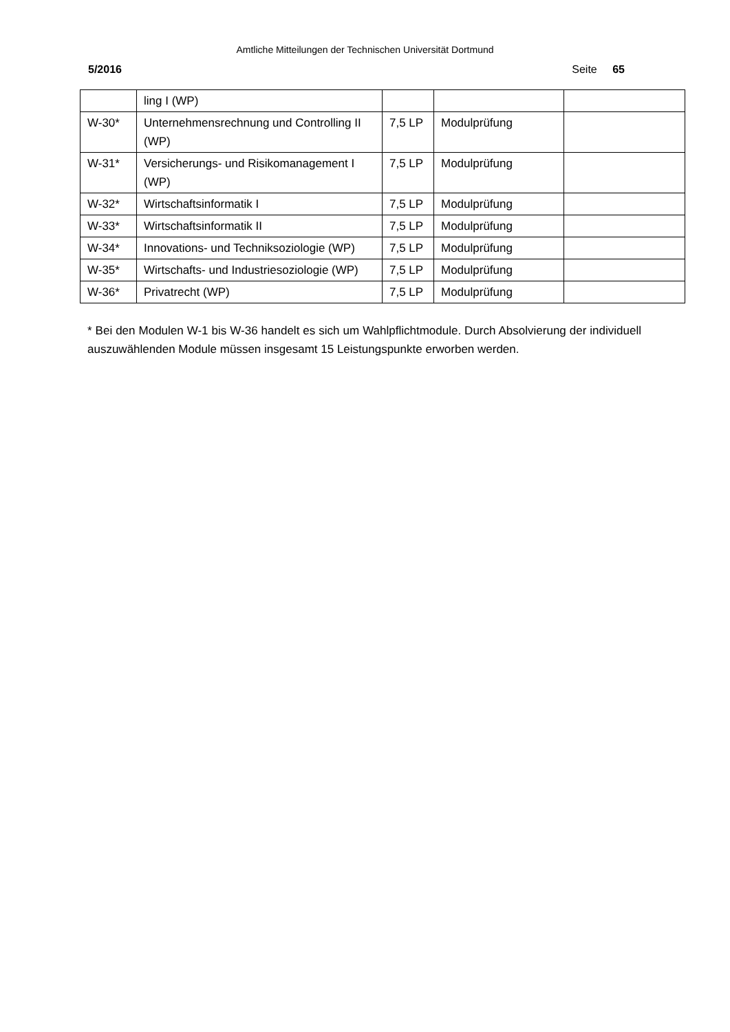Amtliche Mitteilungen der Technischen Universität Dortmund
5/2016 Seite 65
| | ling I (WP) | | | |
| W-30* | Unternehmensrechnung und Controlling II (WP) | 7,5 LP | Modulprüfung | |
| W-31* | Versicherungs- und Risikomanagement I (WP) | 7,5 LP | Modulprüfung | |
| W-32* | Wirtschaftsinformatik I | 7,5 LP | Modulprüfung | |
| W-33* | Wirtschaftsinformatik II | 7,5 LP | Modulprüfung | |
| W-34* | Innovations- und Techniksoziologie (WP) | 7,5 LP | Modulprüfung | |
| W-35* | Wirtschafts- und Industriesoziologie (WP) | 7,5 LP | Modulprüfung | |
| W-36* | Privatrecht (WP) | 7,5 LP | Modulprüfung | |
* Bei den Modulen W-1 bis W-36 handelt es sich um Wahlpflichtmodule. Durch Absolvierung der individuell auszuwählenden Module müssen insgesamt 15 Leistungspunkte erworben werden.